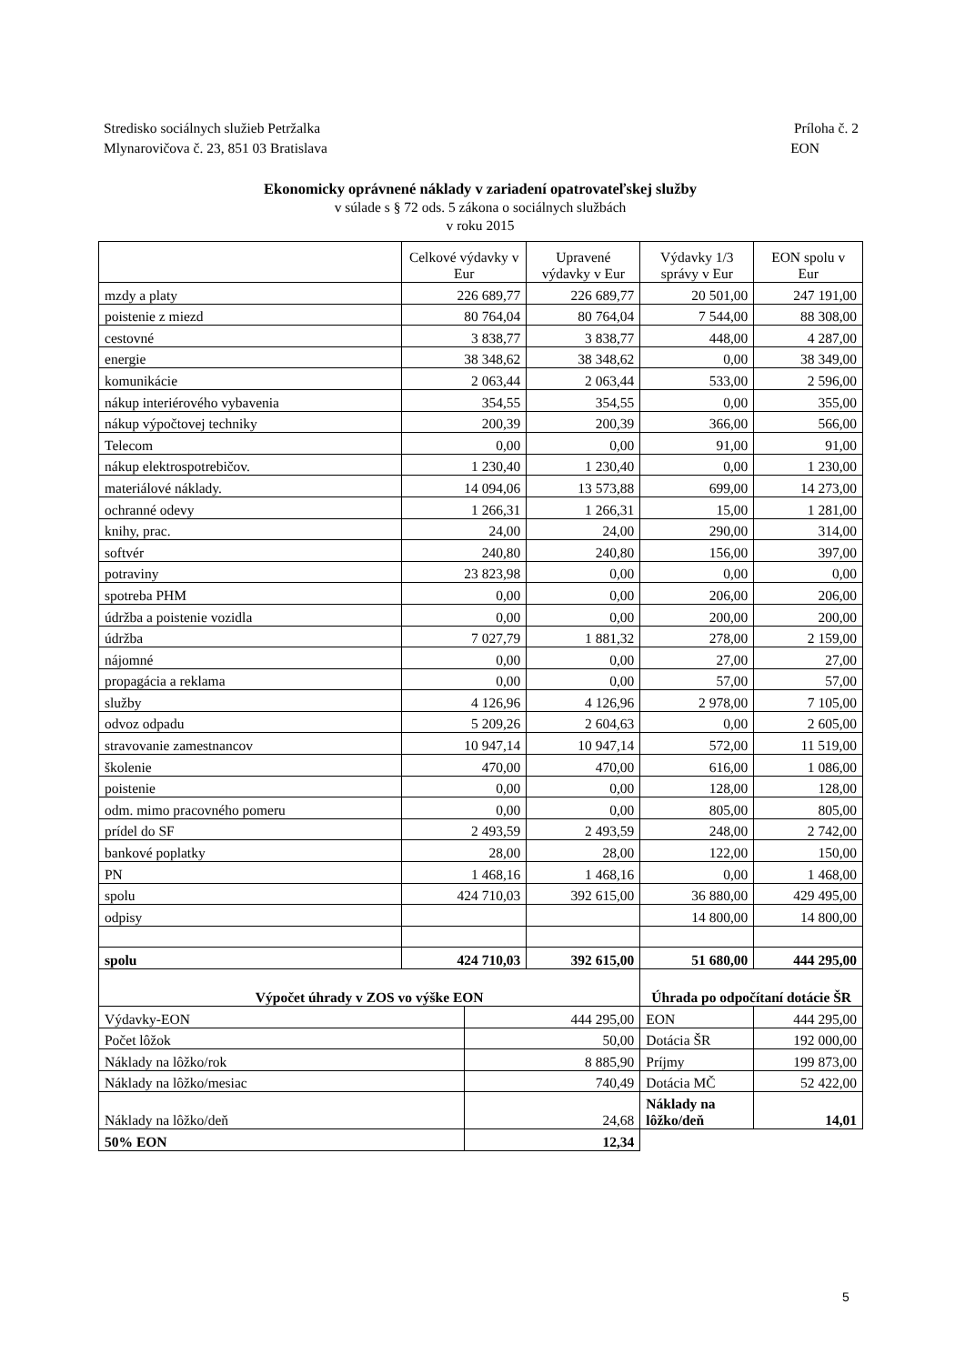Stredisko sociálnych služieb Petržalka Príloha č. 2
Mlynarovičova č. 23, 851 03 Bratislava EON
Ekonomicky oprávnené náklady v zariadení opatrovateľskej služby
v súlade s § 72 ods. 5 zákona o sociálnych službách
v roku 2015
| | Celkové výdavky v Eur | | Upravené výdavky v Eur | Výdavky 1/3 správy v Eur | EON spolu v Eur |
| mzdy a platy | 226 689,77 | | 226 689,77 | 20 501,00 | 247 191,00 |
| poistenie z miezd | 80 764,04 | | 80 764,04 | 7 544,00 | 88 308,00 |
| cestovné | 3 838,77 | | 3 838,77 | 448,00 | 4 287,00 |
| energie | 38 348,62 | | 38 348,62 | 0,00 | 38 349,00 |
| komunikácie | 2 063,44 | | 2 063,44 | 533,00 | 2 596,00 |
| nákup interiérového vybavenia | 354,55 | | 354,55 | 0,00 | 355,00 |
| nákup výpočtovej techniky | 200,39 | | 200,39 | 366,00 | 566,00 |
| Telecom | 0,00 | | 0,00 | 91,00 | 91,00 |
| nákup elektrospotrebičov. | 1 230,40 | | 1 230,40 | 0,00 | 1 230,00 |
| materiálové náklady. | 14 094,06 | | 13 573,88 | 699,00 | 14 273,00 |
| ochranné odevy | 1 266,31 | | 1 266,31 | 15,00 | 1 281,00 |
| knihy, prac. | 24,00 | | 24,00 | 290,00 | 314,00 |
| softvér | 240,80 | | 240,80 | 156,00 | 397,00 |
| potraviny | 23 823,98 | | 0,00 | 0,00 | 0,00 |
| spotreba PHM | 0,00 | | 0,00 | 206,00 | 206,00 |
| údržba a poistenie vozidla | 0,00 | | 0,00 | 200,00 | 200,00 |
| údržba | 7 027,79 | | 1 881,32 | 278,00 | 2 159,00 |
| nájomné | 0,00 | | 0,00 | 27,00 | 27,00 |
| propagácia a reklama | 0,00 | | 0,00 | 57,00 | 57,00 |
| služby | 4 126,96 | | 4 126,96 | 2 978,00 | 7 105,00 |
| odvoz odpadu | 5 209,26 | | 2 604,63 | 0,00 | 2 605,00 |
| stravovanie zamestnancov | 10 947,14 | | 10 947,14 | 572,00 | 11 519,00 |
| školenie | 470,00 | | 470,00 | 616,00 | 1 086,00 |
| poistenie | 0,00 | | 0,00 | 128,00 | 128,00 |
| odm. mimo pracovného pomeru | 0,00 | | 0,00 | 805,00 | 805,00 |
| prídel do SF | 2 493,59 | | 2 493,59 | 248,00 | 2 742,00 |
| bankové poplatky | 28,00 | | 28,00 | 122,00 | 150,00 |
| PN | 1 468,16 | | 1 468,16 | 0,00 | 1 468,00 |
| spolu | 424 710,03 | | 392 615,00 | 36 880,00 | 429 495,00 |
| odpisy | | | | 14 800,00 | 14 800,00 |
| spolu | 424 710,03 | | 392 615,00 | 51 680,00 | 444 295,00 |
| Výpočet úhrady v ZOS vo výške EON | | | | Úhrada po odpočítaní dotácie ŠR | |
| Výdavky-EON | | 444 295,00 | | EON | 444 295,00 |
| Počet lôžok | | 50,00 | | Dotácia ŠR | 192 000,00 |
| Náklady na lôžko/rok | | 8 885,90 | | Príjmy | 199 873,00 |
| Náklady na lôžko/mesiac | | 740,49 | | Dotácia MČ | 52 422,00 |
| Náklady na lôžko/deň | | 24,68 | | Náklady na lôžko/deň | 14,01 |
| 50% EON | | 12,34 | | | |
5